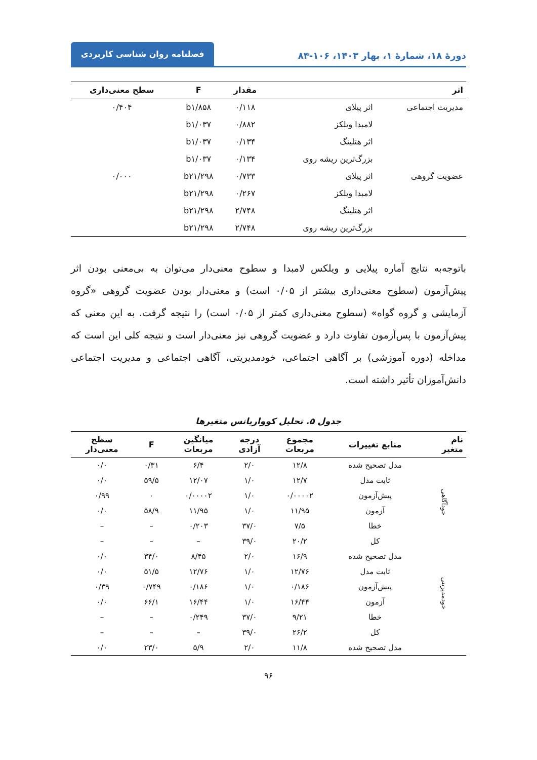دورهٔ ۱۸، شمارهٔ ۱، بهار ۱۴۰۳، ۱۰۶-۸۴
فصلنامه روان شناسی کاربردی
| اثر | | مقدار | F | سطح معنی‌داری |
| --- | --- | --- | --- | --- |
| مدیریت اجتماعی | اثر پیلای | ۰/۱۱۸ | b۱/۸۵۸ | ۰/۴۰۴ |
| | لامبدا ویلکز | ۰/۸۸۲ | b۱/۰۳۷ | |
| | اثر هتلینگ | ۰/۱۳۴ | b۱/۰۳۷ | |
| | بزرگ‌ترین ریشه روی | ۰/۱۳۴ | b۱/۰۳۷ | |
| عضویت گروهی | اثر پیلای | ۰/۷۳۳ | b۲۱/۲۹۸ | ۰/۰۰۰ |
| | لامبدا ویلکز | ۰/۲۶۷ | b۲۱/۲۹۸ | |
| | اثر هتلینگ | ۲/۷۴۸ | b۲۱/۲۹۸ | |
| | بزرگ‌ترین ریشه روی | ۲/۷۴۸ | b۲۱/۲۹۸ | |
باتوجه‌به نتایج آماره پیلایی و ویلکس لامبدا و سطوح معنی‌دار می‌توان به بی‌معنی بودن اثر پیش‌آزمون (سطوح معنی‌داری بیشتر از ۰/۰۵ است) و معنی‌دار بودن عضویت گروهی «گروه آزمایشی و گروه گواه» (سطوح معنی‌داری کمتر از ۰/۰۵ است) را نتیجه گرفت. به این معنی که پیش‌آزمون با پس‌آزمون تفاوت دارد و عضویت گروهی نیز معنی‌دار است و نتیجه کلی این است که مداخله (دوره آموزشی) بر آگاهی اجتماعی، خودمدیریتی، آگاهی اجتماعی و مدیریت اجتماعی دانش‌آموزان تأثیر داشته است.
جدول ۵. تحلیل کوواریانس متغیرها
| نام متغیر | منابع تغییرات | مجموع مربعات | درجه آزادی | میانگین مربعات | F | سطح معنی‌دار |
| --- | --- | --- | --- | --- | --- | --- |
| خودآگاهی | مدل تصحیح شده | ۱۲/۸ | ۲/۰ | ۶/۴ | ۰/۳۱ | ۰/۰ |
| | ثابت مدل | ۱۲/۷ | ۱/۰ | ۱۲/۰۷ | ۵۹/۵ | ۰/۰ |
| | پیش‌آزمون | ۰/۰۰۰۰۲ | ۱/۰ | ۰/۰۰۰۰۲ | ۰ | ۰/۹۹ |
| | آزمون | ۱۱/۹۵ | ۱/۰ | ۱۱/۹۵ | ۵۸/۹ | ۰/۰ |
| | خطا | ۷/۵ | ۳۷/۰ | ۰/۲۰۳ | – | – |
| | کل | ۲۰/۲ | ۳۹/۰ | – | – | – |
| خودمدیریتی | مدل تصحیح شده | ۱۶/۹ | ۲/۰ | ۸/۴۵ | ۳۴/۰ | ۰/۰ |
| | ثابت مدل | ۱۲/۷۶ | ۱/۰ | ۱۲/۷۶ | ۵۱/۵ | ۰/۰ |
| | پیش‌آزمون | ۰/۱۸۶ | ۱/۰ | ۰/۱۸۶ | ۰/۷۴۹ | ۰/۳۹ |
| | آزمون | ۱۶/۴۴ | ۱/۰ | ۱۶/۴۴ | ۶۶/۱ | ۰/۰ |
| | خطا | ۹/۲۱ | ۳۷/۰ | ۰/۲۴۹ | – | – |
| | کل | ۲۶/۲ | ۳۹/۰ | – | – | – |
| | مدل تصحیح شده | ۱۱/۸ | ۲/۰ | ۵/۹ | ۲۳/۰ | ۰/۰ |
۹۶